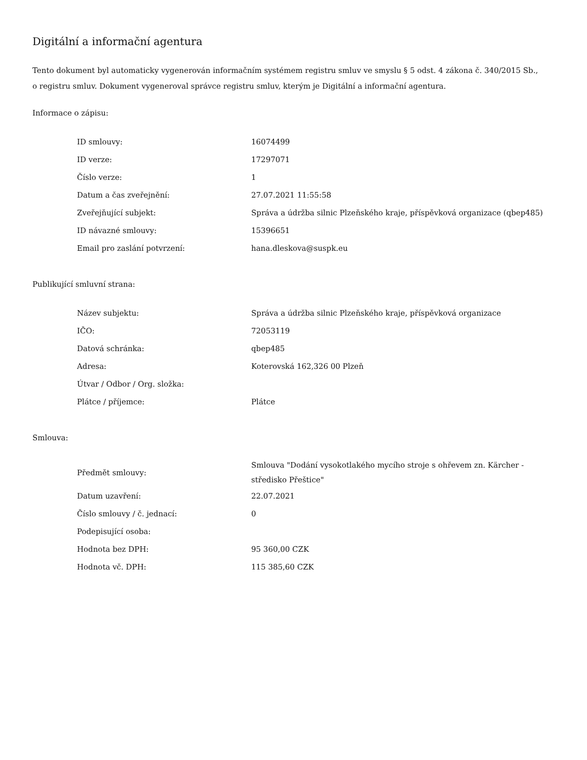Digitální a informační agentura
Tento dokument byl automaticky vygenerován informačním systémem registru smluv ve smyslu § 5 odst. 4 zákona č. 340/2015 Sb., o registru smluv. Dokument vygeneroval správce registru smluv, kterým je Digitální a informační agentura.
Informace o zápisu:
| ID smlouvy: | 16074499 |
| ID verze: | 17297071 |
| Číslo verze: | 1 |
| Datum a čas zveřejnění: | 27.07.2021 11:55:58 |
| Zveřejňující subjekt: | Správa a údržba silnic Plzeňského kraje, příspěvková organizace (qbep485) |
| ID návazné smlouvy: | 15396651 |
| Email pro zaslání potvrzení: | hana.dleskova@suspk.eu |
Publikující smluvní strana:
| Název subjektu: | Správa a údržba silnic Plzeňského kraje, příspěvková organizace |
| IČO: | 72053119 |
| Datová schránka: | qbep485 |
| Adresa: | Koterovská 162,326 00 Plzeň |
| Útvar / Odbor / Org. složka: | |
| Plátce / příjemce: | Plátce |
Smlouva:
| Předmět smlouvy: | Smlouva "Dodání vysokotlakého mycího stroje s ohřevem zn. Kärcher - středisko Přeštice" |
| Datum uzavření: | 22.07.2021 |
| Číslo smlouvy / č. jednací: | 0 |
| Podepisující osoba: | |
| Hodnota bez DPH: | 95 360,00 CZK |
| Hodnota vč. DPH: | 115 385,60 CZK |